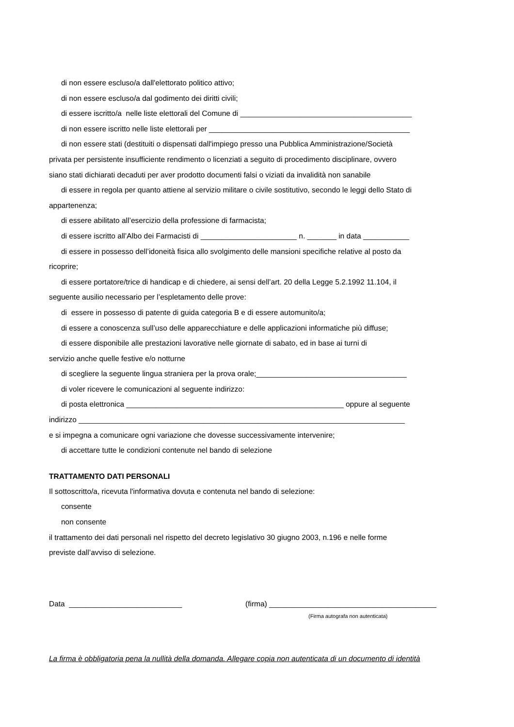di non essere escluso/a dall'elettorato politico attivo;
di non essere escluso/a dal godimento dei diritti civili;
di essere iscritto/a nelle liste elettorali del Comune di _________________________________________
di non essere iscritto nelle liste elettorali per ________________________________________________
di non essere stati (destituiti o dispensati dall'impiego presso una Pubblica Amministrazione/Società
privata per persistente insufficiente rendimento o licenziati a seguito di procedimento disciplinare, ovvero
siano stati dichiarati decaduti per aver prodotto documenti falsi o viziati da invalidità non sanabile
di essere in regola per quanto attiene al servizio militare o civile sostitutivo, secondo le leggi dello Stato di
appartenenza;
di essere abilitato all’esercizio della professione di farmacista;
di essere iscritto all’Albo dei Farmacisti di _______________________ n. _______ in data ___________
di essere in possesso dell’idoneità fisica allo svolgimento delle mansioni specifiche relative al posto da
ricoprire;
di essere portatore/trice di handicap e di chiedere, ai sensi dell’art. 20 della Legge 5.2.1992 11.104, il
seguente ausilio necessario per l’espletamento delle prove:
di essere in possesso di patente di guida categoria B e di essere automunito/a;
di essere a conoscenza sull’uso delle apparecchiature e delle applicazioni informatiche più diffuse;
di essere disponibile alle prestazioni lavorative nelle giornate di sabato, ed in base ai turni di
servizio anche quelle festive e/o notturne
di scegliere la seguente lingua straniera per la prova orale;____________________________________
di voler ricevere le comunicazioni al seguente indirizzo:
di posta elettronica ____________________________________________________ oppure al seguente
indirizzo ______________________________________________________________________________
e si impegna a comunicare ogni variazione che dovesse successivamente intervenire;
di accettare tutte le condizioni contenute nel bando di selezione
TRATTAMENTO DATI PERSONALI
Il sottoscritto/a, ricevuta l'informativa dovuta e contenuta nel bando di selezione:
consente
non consente
il trattamento dei dati personali nel rispetto del decreto legislativo 30 giugno 2003, n.196 e nelle forme
previste dall’avviso di selezione.
Data ___________________________ (firma) ________________________________________
(Firma autografa non autenticata)
La firma è obbligatoria pena la nullità della domanda. Allegare copia non autenticata di un documento di identità